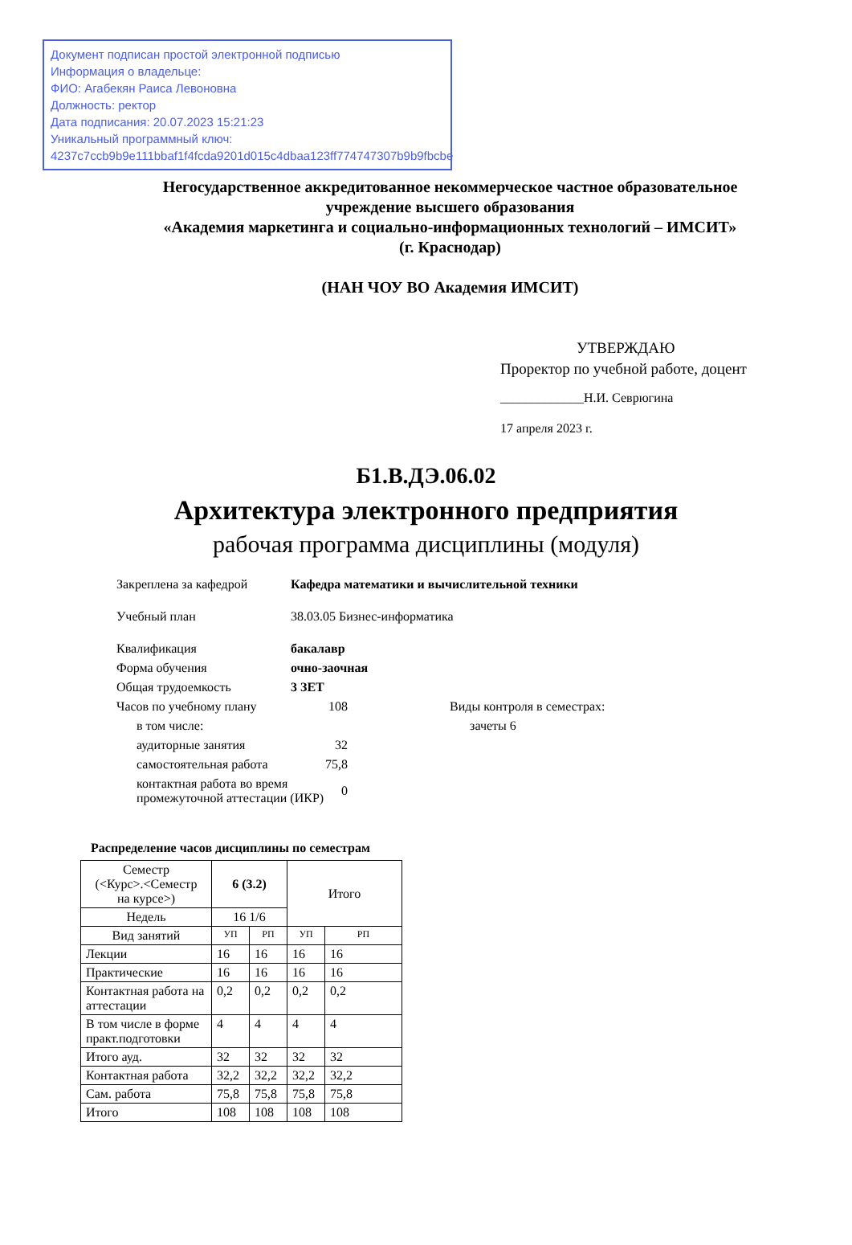Документ подписан простой электронной подписью
Информация о владельце:
ФИО: Агабекян Раиса Левоновна
Должность: ректор
Дата подписания: 20.07.2023 15:21:23
Уникальный программный ключ:
4237c7ccb9b9e111bbaf1f4fcda9201d015c4dbaa123ff774747307b9b9fbcbe
Негосударственное аккредитованное некоммерческое частное образовательное учреждение высшего образования
«Академия маркетинга и социально-информационных технологий – ИМСИТ»
(г. Краснодар)
(НАН ЧОУ ВО Академия ИМСИТ)
УТВЕРЖДАЮ
Проректор по учебной работе, доцент
_____________Н.И. Севрюгина
17 апреля 2023 г.
Б1.В.ДЭ.06.02
Архитектура электронного предприятия
рабочая программа дисциплины (модуля)
| Закреплена за кафедрой | Кафедра математики и вычислительной техники | | |
| Учебный план | 38.03.05 Бизнес-информатика | | |
| Квалификация | бакалавр | | |
| Форма обучения | очно-заочная | | |
| Общая трудоемкость | 3 ЗЕТ | | |
| Часов по учебному плану | | 108 | Виды контроля в семестрах: |
| в том числе: | | | зачеты 6 |
| аудиторные занятия | | 32 | |
| самостоятельная работа | | 75,8 | |
| контактная работа во время промежуточной аттестации (ИКР) | | 0 | |
Распределение часов дисциплины по семестрам
| Семестр (<Курс>.<Семестр на курсе>) | 6 (3.2) | | Итого | |
| Недель | 16 1/6 | | | |
| Вид занятий | УП | РП | УП | РП |
| Лекции | 16 | 16 | 16 | 16 |
| Практические | 16 | 16 | 16 | 16 |
| Контактная работа на аттестации | 0,2 | 0,2 | 0,2 | 0,2 |
| В том числе в форме практ.подготовки | 4 | 4 | 4 | 4 |
| Итого ауд. | 32 | 32 | 32 | 32 |
| Контактная работа | 32,2 | 32,2 | 32,2 | 32,2 |
| Сам. работа | 75,8 | 75,8 | 75,8 | 75,8 |
| Итого | 108 | 108 | 108 | 108 |